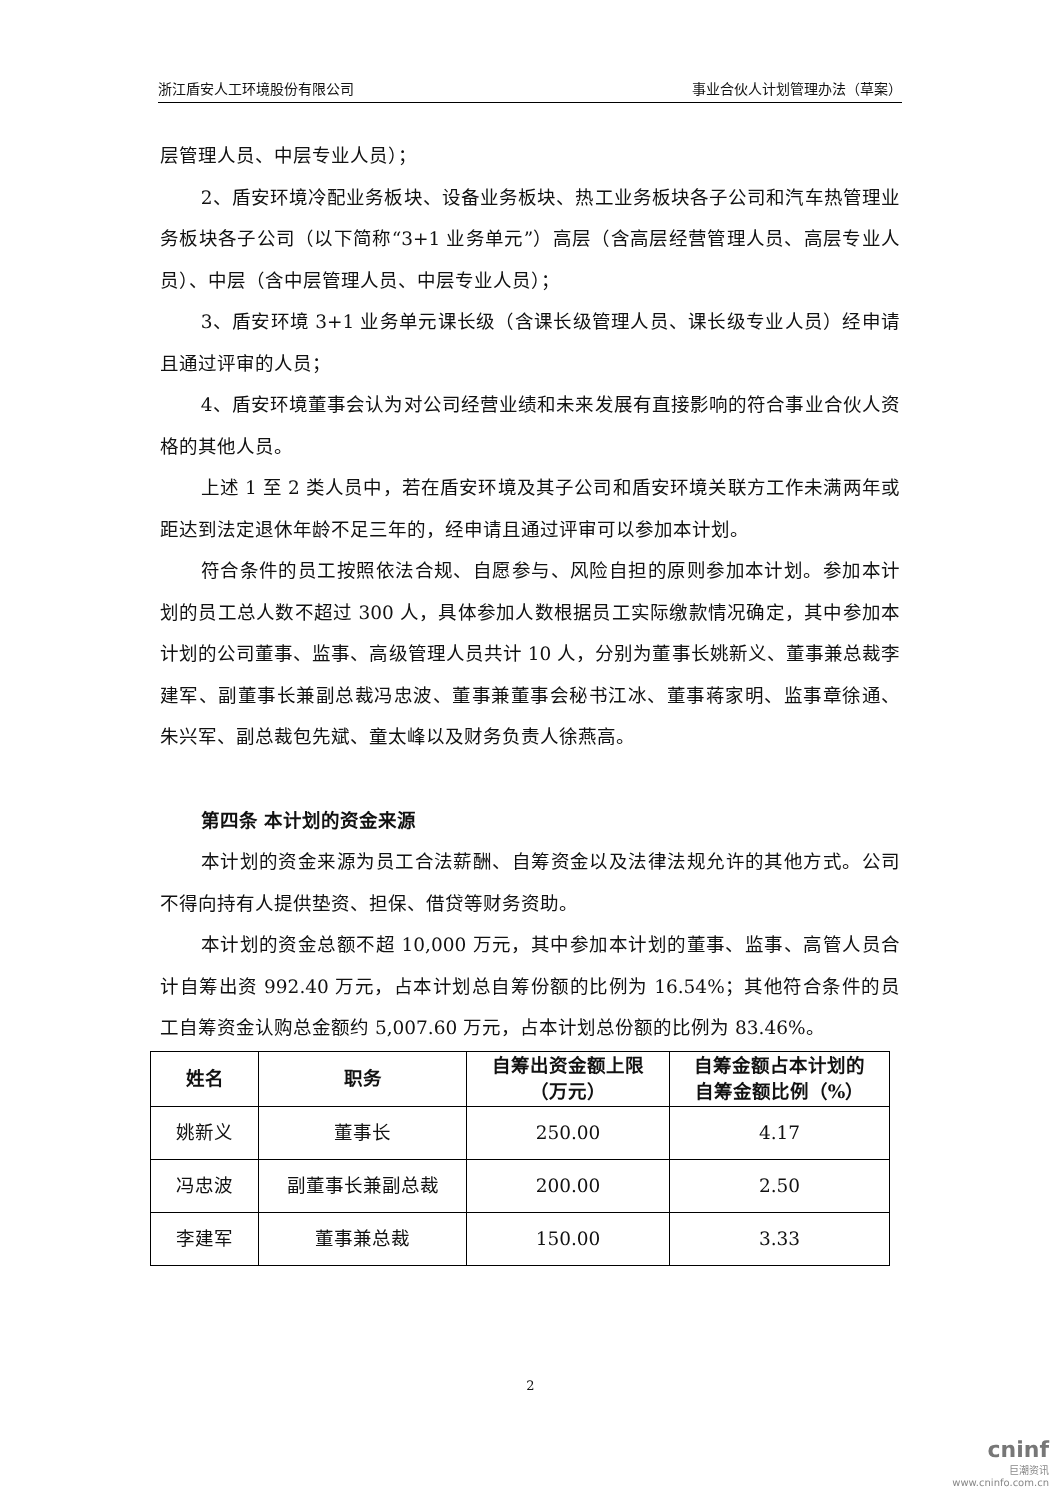浙江盾安人工环境股份有限公司 事业合伙人计划管理办法（草案）
层管理人员、中层专业人员）；
2、盾安环境冷配业务板块、设备业务板块、热工业务板块各子公司和汽车热管理业务板块各子公司（以下简称“3+1 业务单元”）高层（含高层经营管理人员、高层专业人员）、中层（含中层管理人员、中层专业人员）；
3、盾安环境 3+1 业务单元课长级（含课长级管理人员、课长级专业人员）经申请且通过评审的人员；
4、盾安环境董事会认为对公司经营业绩和未来发展有直接影响的符合事业合伙人资格的其他人员。
上述 1 至 2 类人员中，若在盾安环境及其子公司和盾安环境关联方工作未满两年或距达到法定退休年龄不足三年的，经申请且通过评审可以参加本计划。
符合条件的员工按照依法合规、自愿参与、风险自担的原则参加本计划。参加本计划的员工总人数不超过 300 人，具体参加人数根据员工实际缴款情况确定，其中参加本计划的公司董事、监事、高级管理人员共计 10 人，分别为董事长姚新义、董事兼总裁李建军、副董事长兼副总裁冯忠波、董事兼董事会秘书江冰、董事蒋家明、监事章徐通、朱兴军、副总裁包先斌、童太峰以及财务负责人徐燕高。
第四条 本计划的资金来源
本计划的资金来源为员工合法薪酬、自筹资金以及法律法规允许的其他方式。公司不得向持有人提供垫资、担保、借贷等财务资助。
本计划的资金总额不超 10,000 万元，其中参加本计划的董事、监事、高管人员合计自筹出资 992.40 万元，占本计划总自筹份额的比例为 16.54%；其他符合条件的员工自筹资金认购总金额约 5,007.60 万元，占本计划总份额的比例为 83.46%。
| 姓名 | 职务 | 自筹出资金额上限 （万元） | 自筹金额占本计划的 自筹金额比例（%） |
| --- | --- | --- | --- |
| 姚新义 | 董事长 | 250.00 | 4.17 |
| 冯忠波 | 副董事长兼副总裁 | 200.00 | 2.50 |
| 李建军 | 董事兼总裁 | 150.00 | 3.33 |
2
cninf
巨潮资讯
www.cninfo.com.cn